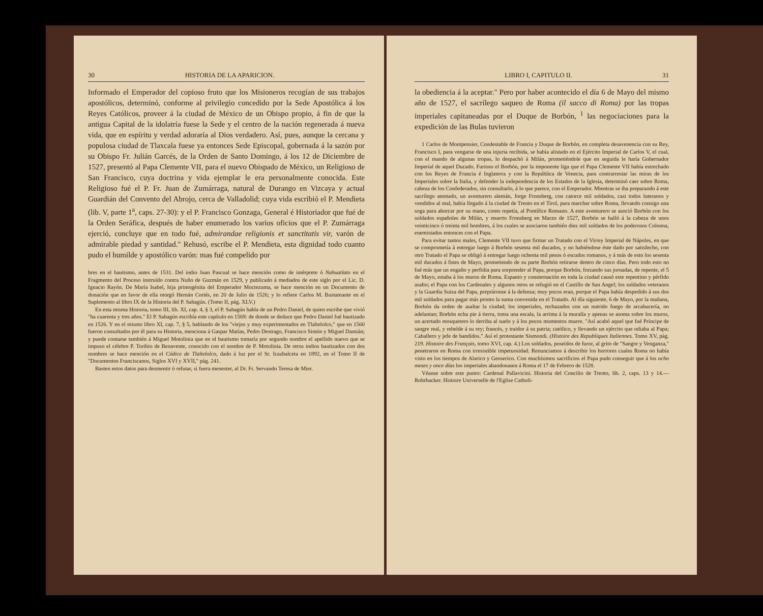30 HISTORIA DE LA APARICION.
Informado el Emperador del copioso fruto que los Misioneros recogían de sus trabajos apostólicos, determinó, conforme al privilegio concedido por la Sede Apostólica á los Reyes Católicos, proveer á la ciudad de México de un Obispo propio, á fin de que la antigua Capital de la idolatría fuese la Sede y el centro de la nación regenerada á nueva vida, que en espíritu y verdad adoraría al Dios verdadero. Así, pues, aunque la cercana y populosa ciudad de Tlaxcala fuese ya entonces Sede Episcopal, gobernada á la sazón por su Obispo Fr. Julián Garcés, de la Orden de Santo Domingo, á los 12 de Diciembre de 1527, presentó al Papa Clemente VII, para el nuevo Obispado de México, un Religioso de San Francisco, cuya doctrina y vida ejemplar le era personalmente conocida. Este Religioso fué el P. Fr. Juan de Zumárraga, natural de Durango en Vizcaya y actual Guardián del Convento del Abrojo, cerca de Valladolid; cuya vida escribió el P. Mendieta (lib. V, parte 1<sup>a</sup>, caps. 27-30): y el P. Francisco Gonzaga, General é Historiador que fué de la Orden Seráfica, después de haber enumerado los varios oficios que el P. Zumárraga ejerció, concluye que en todo fué, admirandae religionis et sanctitatis vir, varón de admirable piedad y santidad." Rehusó, escribe el P. Mendieta, esta dignidad todo cuanto pudo el humilde y apostólico varón: mas fué compelido por
bres en el bautismo, antes de 1531. Del indio Juan Pascual se hace mención como de intérprete ó Nahuatlato en el Fragmento del Proceso instruído contra Nuño de Guzmán en 1529, y publicado á mediados de este siglo por el Lic. D. Ignacio Rayón. De María Isabel, hija primogénita del Emperador Moctezuma, se hace mención en un Documento de donación que en favor de ella otorgó Hernán Cortés, en 20 de Julio de 1526; y lo refiere Carlos M. Bustamante en el Suplemento al libro IX de la Historia del P. Sahagún. (Tomo II, pág. XLV.)
En esta misma Historia, tomo III, lib. XI, cap. 4, § 3, el P. Sahagún habla de un Pedro Daniel, de quien escribe que vivió "ha cuarenta y tres años." El P. Sahagún escribía este capítulo en 1569: de donde se deduce que Pedro Daniel fué bautizado en 1526. Y en el mismo libro XI, cap. 7, § 5, hablando de los "viejos y muy experimentados en Tlaltelolco," que en 1560 fueron consultados por él para su Historia, menciona á Gaspar Matías, Pedro Destrago, Francisco Simón y Miguel Damián; y puede contarse también á Miguel Motolinia que en el bautismo tomaría por segundo nombre el apellido nuevo que se impuso el célebre P. Toribio de Benavente, conocido con el nombre de P. Motolinia. De otros indios bautizados con dos nombres se hace mención en el Códice de Tlaltelolco, dado á luz por el Sr. Icazbalceta en 1892, en el Tomo II de "Documentos Franciscanos, Siglos XVI y XVII," pág. 241.
Basten estos datos para desmentir ó refutar, si fuera menester, al Dr. Fr. Servando Teresa de Mier.
LIBRO I, CAPITULO II. 31
la obediencia á la aceptar." Pero por haber acontecido el día 6 de Mayo del mismo año de 1527, el sacrílego saqueo de Roma (il sacco di Roma) por las tropas imperiales capitaneadas por el Duque de Borbón, <sup>1</sup> las negociaciones para la expedición de las Bulas tuvieron
1 Carlos de Montpensier, Condestable de Francia y Duque de Borbón, en completa desavenencia con su Rey, Francisco I, para vengarse de una injuria recibida, se había alistado en el Ejército Imperial de Carlos V, el cual, con el mando de algunas tropas, lo despachó á Milán, prometiéndole que en seguida le haría Gobernador Imperial de aquel Ducado. Furioso el Borbón, por la imponente liga que el Papa Clemente VII había estrechado con los Reyes de Francia é Inglaterra y con la República de Venecia, para contrarrestar las miras de los Imperiales sobre la Italia, y defender la independencia de los Estados de la Iglesia, determinó caer sobre Roma, cabeza de los Confederados, sin consultarlo, á lo que parece, con el Emperador. Mientras se iba preparando á este sacrílego atentado, un aventurero alemán, Jorge Fronsberg, con catorce mil soldados, casi todos luteranos y vendidos al mal, había llegado á la ciudad de Trento en el Tirol, para marchar sobre Roma, llevando consigo una soga para ahorcar por su mano, como repetía, al Pontífice Romano. A este aventurero se asoció Borbón con los soldados españoles de Milán, y muerto Fronsberg en Marzo de 1527, Borbón se halló á la cabeza de unos veinticinco ó treinta mil hombres, á los cuales se asociaron también diez mil soldados de los poderosos Colonna, enemistados entonces con el Papa.
Para evitar tantos males, Clemente VII tuvo que firmar un Tratado con el Virrey Imperial de Nápoles, en que se comprometía á entregar luego á Borbón sesenta mil ducados, y no habiéndose éste dado por satisfecho, con otro Tratado el Papa se obligó á entregar luego ochenta mil pesos ó escudos romanos, y á más de esto los sesenta mil ducados á fines de Mayo, prometiendo de su parte Borbón retirarse dentro de cinco días. Pero todo esto no fué más que un engaño y perfidia para sorprender al Papa, porque Borbón, forzando sus jornadas, de repente, el 5 de Mayo, estaba á los muros de Roma. Espanto y consternación en toda la ciudad causó este repentino y pérfido asalto; el Papa con los Cardenales y algunos otros se refugió en el Castillo de San Angel; los soldados veteranos y la Guardia Suiza del Papa, prepráronse á la defensa; muy pocos eran, porque el Papa había despedido á sus dos mil soldados para pagar más pronto la suma convenida en el Tratado. Al día siguiente, 6 de Mayo, por la mañana, Borbón da orden de asaltar la ciudad; los imperiales, rechazados con un nutrido fuego de arcabucería, no adelantan; Borbón echa pie á tierra, toma una escala, la arrima á la muralla y apenas se asoma sobre los muros, un acertado mosquetero lo derriba al suelo y á los pocos momentos muere. "Así acabó aquel que fué Príncipe de sangre real, y rebelde á su rey; francés, y traidor á su patria; católico, y llevando un ejército que odiaba al Papa; Caballero y jefe de bandidos." Así el protestante Sismondi. (Histoire des Republiques Italiennes. Tomo XV, pág. 219. Histoire des Français, tomo XVI, cap. 4.) Los soldados, poseídos de furor, al grito de "Sangre y Venganza," penetraron en Roma con irresistible impetuosidad. Renunciamos á describir los horrores cuales Roma no había visto en los tiempos de Alarico y Genserico. Con muchísimos sacrificios el Papa pudo conseguir que á los ocho meses y once días los imperiales abandonasen á Roma el 17 de Febrero de 1528.
Véanse sobre este punto: Cardenal Pallavicini. Historia del Concilio de Trento, lib. 2, caps. 13 y 14.—Rohrbacker. Histoire Universelle de l'Eglise Catholi-